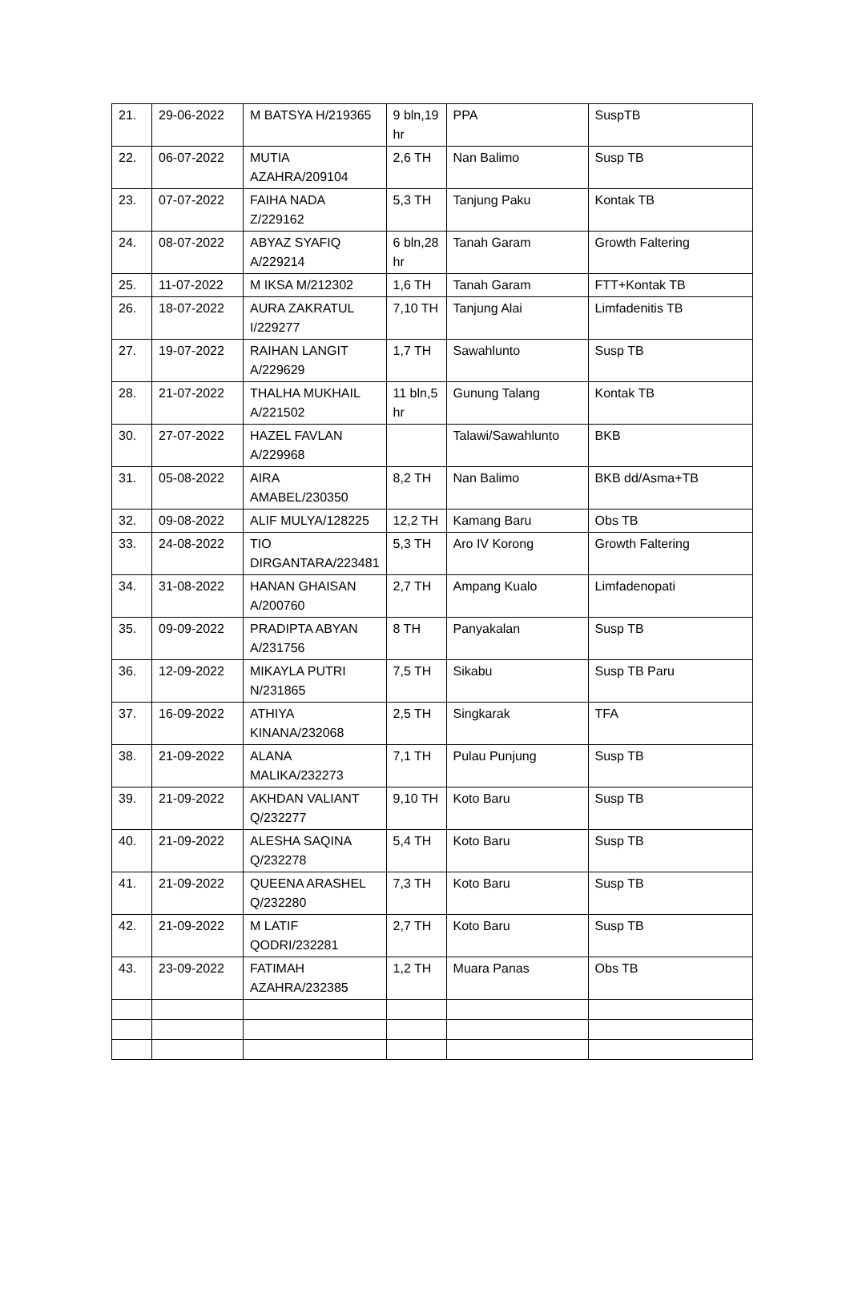| 21. | 29-06-2022 | M BATSYA H/219365 | 9 bln,19 hr | PPA | SuspTB |
| 22. | 06-07-2022 | MUTIA AZAHRA/209104 | 2,6 TH | Nan Balimo | Susp TB |
| 23. | 07-07-2022 | FAIHA NADA Z/229162 | 5,3 TH | Tanjung Paku | Kontak TB |
| 24. | 08-07-2022 | ABYAZ SYAFIQ A/229214 | 6 bln,28 hr | Tanah Garam | Growth Faltering |
| 25. | 11-07-2022 | M IKSA M/212302 | 1,6 TH | Tanah Garam | FTT+Kontak TB |
| 26. | 18-07-2022 | AURA ZAKRATUL I/229277 | 7,10 TH | Tanjung Alai | Limfadenitis TB |
| 27. | 19-07-2022 | RAIHAN LANGIT A/229629 | 1,7 TH | Sawahlunto | Susp TB |
| 28. | 21-07-2022 | THALHA MUKHAIL A/221502 | 11 bln,5 hr | Gunung Talang | Kontak TB |
| 30. | 27-07-2022 | HAZEL FAVLAN A/229968 | | Talawi/Sawahlunto | BKB |
| 31. | 05-08-2022 | AIRA AMABEL/230350 | 8,2 TH | Nan Balimo | BKB dd/Asma+TB |
| 32. | 09-08-2022 | ALIF MULYA/128225 | 12,2 TH | Kamang Baru | Obs TB |
| 33. | 24-08-2022 | TIO DIRGANTARA/223481 | 5,3 TH | Aro IV Korong | Growth Faltering |
| 34. | 31-08-2022 | HANAN GHAISAN A/200760 | 2,7 TH | Ampang Kualo | Limfadenopati |
| 35. | 09-09-2022 | PRADIPTA ABYAN A/231756 | 8 TH | Panyakalan | Susp TB |
| 36. | 12-09-2022 | MIKAYLA PUTRI N/231865 | 7,5 TH | Sikabu | Susp TB Paru |
| 37. | 16-09-2022 | ATHIYA KINANA/232068 | 2,5 TH | Singkarak | TFA |
| 38. | 21-09-2022 | ALANA MALIKA/232273 | 7,1 TH | Pulau Punjung | Susp TB |
| 39. | 21-09-2022 | AKHDAN VALIANT Q/232277 | 9,10 TH | Koto Baru | Susp TB |
| 40. | 21-09-2022 | ALESHA SAQINA Q/232278 | 5,4 TH | Koto Baru | Susp TB |
| 41. | 21-09-2022 | QUEENA ARASHEL Q/232280 | 7,3 TH | Koto Baru | Susp TB |
| 42. | 21-09-2022 | M LATIF QODRI/232281 | 2,7 TH | Koto Baru | Susp TB |
| 43. | 23-09-2022 | FATIMAH AZAHRA/232385 | 1,2 TH | Muara Panas | Obs TB |